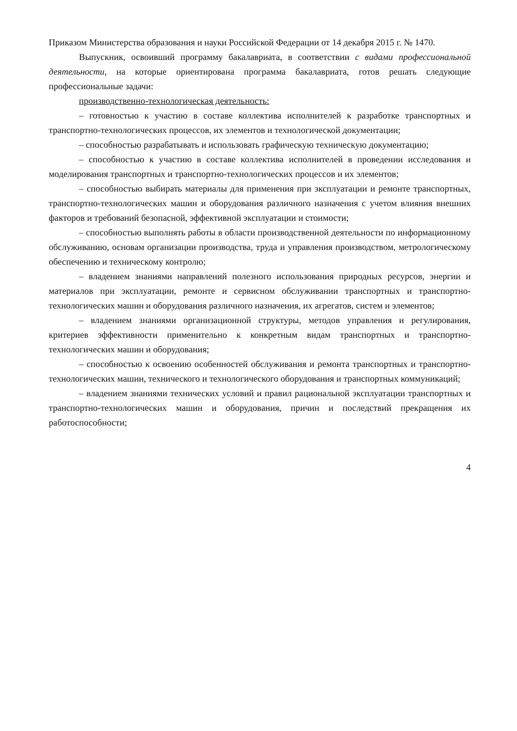Приказом Министерства образования и науки Российской Федерации от 14 декабря 2015 г. № 1470.
Выпускник, освоивший программу бакалавриата, в соответствии с видами профессиональной деятельности, на которые ориентирована программа бакалавриата, готов решать следующие профессиональные задачи:
производственно-технологическая деятельность:
– готовностью к участию в составе коллектива исполнителей к разработке транспортных и транспортно-технологических процессов, их элементов и технологической документации;
– способностью разрабатывать и использовать графическую техническую документацию;
– способностью к участию в составе коллектива исполнителей в проведении исследования и моделирования транспортных и транспортно-технологических процессов и их элементов;
– способностью выбирать материалы для применения при эксплуатации и ремонте транспортных, транспортно-технологических машин и оборудования различного назначения с учетом влияния внешних факторов и требований безопасной, эффективной эксплуатации и стоимости;
– способностью выполнять работы в области производственной деятельности по информационному обслуживанию, основам организации производства, труда и управления производством, метрологическому обеспечению и техническому контролю;
– владением знаниями направлений полезного использования природных ресурсов, энергии и материалов при эксплуатации, ремонте и сервисном обслуживании транспортных и транспортно-технологических машин и оборудования различного назначения, их агрегатов, систем и элементов;
– владением знаниями организационной структуры, методов управления и регулирования, критериев эффективности применительно к конкретным видам транспортных и транспортно-технологических машин и оборудования;
– способностью к освоению особенностей обслуживания и ремонта транспортных и транспортно-технологических машин, технического и технологического оборудования и транспортных коммуникаций;
– владением знаниями технических условий и правил рациональной эксплуатации транспортных и транспортно-технологических машин и оборудования, причин и последствий прекращения их работоспособности;
4